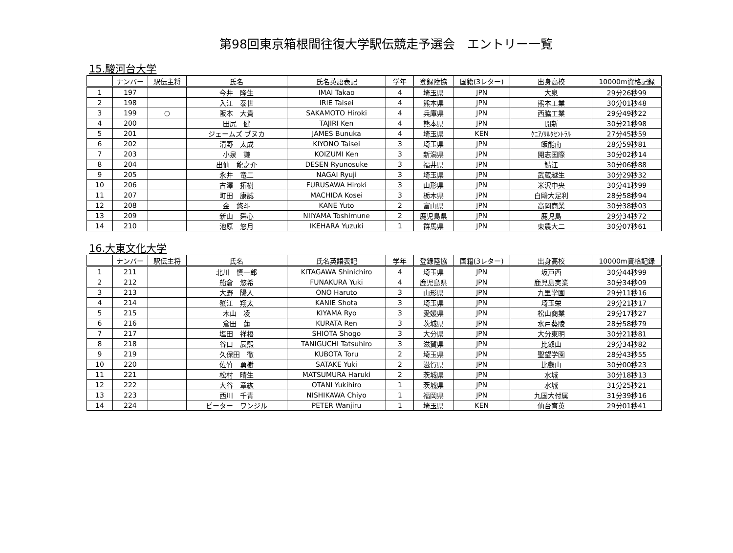第98回東京箱根間往復大学駅伝競走予選会　エントリー一覧
15.駿河台大学
| | ナンバー | 駅伝主将 | 氏名 | 氏名英語表記 | 学年 | 登録陸協 | 国籍(3レター) | 出身高校 | 10000m資格記録 |
| --- | --- | --- | --- | --- | --- | --- | --- | --- | --- |
| 1 | 197 | | 今井 隆生 | IMAI Takao | 4 | 埼玉県 | JPN | 大泉 | 29分26秒99 |
| 2 | 198 | | 入江 泰世 | IRIE Taisei | 4 | 熊本県 | JPN | 熊本工業 | 30分01秒48 |
| 3 | 199 | ○ | 阪本 大貴 | SAKAMOTO Hiroki | 4 | 兵庫県 | JPN | 西脇工業 | 29分49秒22 |
| 4 | 200 | | 田尻 健 | TAJIRI Ken | 4 | 熊本県 | JPN | 開新 | 30分21秒98 |
| 5 | 201 | | ジェームズ ブヌカ | JAMES Bunuka | 4 | 埼玉県 | KEN | ｹﾆｱ/ﾘﾙﾀｾﾝﾄﾗﾙ | 27分45秒59 |
| 6 | 202 | | 清野 太成 | KIYONO Taisei | 3 | 埼玉県 | JPN | 飯能南 | 28分59秒81 |
| 7 | 203 | | 小泉 謙 | KOIZUMI Ken | 3 | 新潟県 | JPN | 開志国際 | 30分02秒14 |
| 8 | 204 | | 出仙 龍之介 | DESEN Ryunosuke | 3 | 福井県 | JPN | 鯖江 | 30分06秒88 |
| 9 | 205 | | 永井 竜二 | NAGAI Ryuji | 3 | 埼玉県 | JPN | 武蔵越生 | 30分29秒32 |
| 10 | 206 | | 古澤 拓樹 | FURUSAWA Hiroki | 3 | 山形県 | JPN | 米沢中央 | 30分41秒99 |
| 11 | 207 | | 町田 康誠 | MACHIDA Kosei | 3 | 栃木県 | JPN | 白鷗大足利 | 28分58秒94 |
| 12 | 208 | | 金 悠斗 | KANE Yuto | 2 | 富山県 | JPN | 高岡商業 | 30分38秒03 |
| 13 | 209 | | 新山 舜心 | NIIYAMA Toshimune | 2 | 鹿児島県 | JPN | 鹿児島 | 29分34秒72 |
| 14 | 210 | | 池原 悠月 | IKEHARA Yuzuki | 1 | 群馬県 | JPN | 東農大二 | 30分07秒61 |
16.大東文化大学
| | ナンバー | 駅伝主将 | 氏名 | 氏名英語表記 | 学年 | 登録陸協 | 国籍(3レター) | 出身高校 | 10000m資格記録 |
| --- | --- | --- | --- | --- | --- | --- | --- | --- | --- |
| 1 | 211 | | 北川 慎一郎 | KITAGAWA Shinichiro | 4 | 埼玉県 | JPN | 坂戸西 | 30分44秒99 |
| 2 | 212 | | 船倉 悠希 | FUNAKURA Yuki | 4 | 鹿児島県 | JPN | 鹿児島実業 | 30分34秒09 |
| 3 | 213 | | 大野 陽人 | ONO Haruto | 3 | 山形県 | JPN | 九里学園 | 29分11秒16 |
| 4 | 214 | | 蟹江 翔太 | KANIE Shota | 3 | 埼玉県 | JPN | 埼玉栄 | 29分21秒17 |
| 5 | 215 | | 木山 凌 | KIYAMA Ryo | 3 | 愛媛県 | JPN | 松山商業 | 29分17秒27 |
| 6 | 216 | | 倉田 蓮 | KURATA Ren | 3 | 茨城県 | JPN | 水戸葵陵 | 28分58秒79 |
| 7 | 217 | | 塩田 祥梧 | SHIOTA Shogo | 3 | 大分県 | JPN | 大分東明 | 30分21秒81 |
| 8 | 218 | | 谷口 辰煕 | TANIGUCHI Tatsuhiro | 3 | 滋賀県 | JPN | 比叡山 | 29分34秒82 |
| 9 | 219 | | 久保田 徹 | KUBOTA Toru | 2 | 埼玉県 | JPN | 聖望学園 | 28分43秒55 |
| 10 | 220 | | 佐竹 勇樹 | SATAKE Yuki | 2 | 滋賀県 | JPN | 比叡山 | 30分00秒23 |
| 11 | 221 | | 松村 晴生 | MATSUMURA Haruki | 2 | 茨城県 | JPN | 水城 | 30分18秒13 |
| 12 | 222 | | 大谷 章紘 | OTANI Yukihiro | 1 | 茨城県 | JPN | 水城 | 31分25秒21 |
| 13 | 223 | | 西川 千青 | NISHIKAWA Chiyo | 1 | 福岡県 | JPN | 九国大付属 | 31分39秒16 |
| 14 | 224 | | ピーター ワンジル | PETER Wanjiru | 1 | 埼玉県 | KEN | 仙台育英 | 29分01秒41 |